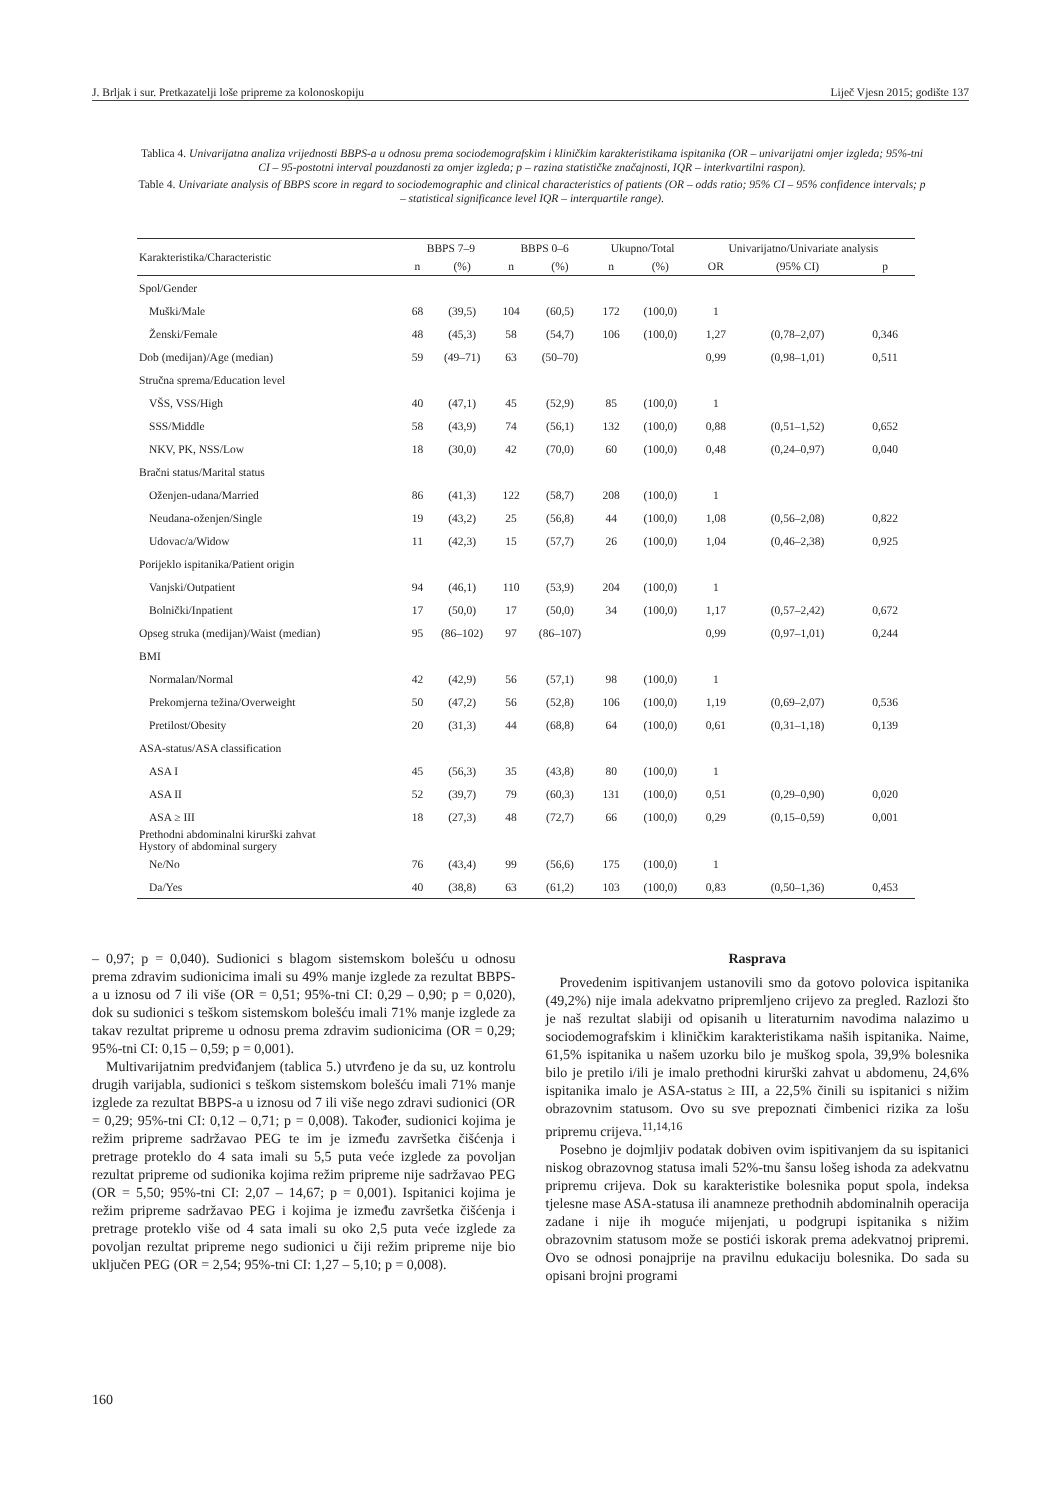J. Brljak i sur. Pretkazatelji loše pripreme za kolonoskopiju Liječ Vjesn 2015; godište 137
Tablica 4. Univarijatna analiza vrijednosti BBPS-a u odnosu prema sociodemografskim i kliničkim karakteristikama ispitanika (OR – univarijatni omjer izgleda; 95%-tni CI – 95-postotni interval pouzdanosti za omjer izgleda; p – razina statističke značajnosti, IQR – interkvartilni raspon).
Table 4. Univariate analysis of BBPS score in regard to sociodemographic and clinical characteristics of patients (OR – odds ratio; 95% CI – 95% confidence intervals; p – statistical significance level IQR – interquartile range).
| Karakteristika/Characteristic | BBPS 7–9 | | BBPS 0–6 | | Ukupno/Total | | Univarijatno/Univariate analysis | | |
| --- | --- | --- | --- | --- | --- | --- | --- | --- | --- |
| | n | (%) | n | (%) | n | (%) | OR | (95% CI) | p |
| Spol/Gender | | | | | | | | | |
| Muški/Male | 68 | (39,5) | 104 | (60,5) | 172 | (100,0) | 1 | | |
| Ženski/Female | 48 | (45,3) | 58 | (54,7) | 106 | (100,0) | 1,27 | (0,78–2,07) | 0,346 |
| Dob (medijan)/Age (median) | 59 | (49–71) | 63 | (50–70) | | | 0,99 | (0,98–1,01) | 0,511 |
| Stručna sprema/Education level | | | | | | | | | |
| VŠS, VSS/High | 40 | (47,1) | 45 | (52,9) | 85 | (100,0) | 1 | | |
| SSS/Middle | 58 | (43,9) | 74 | (56,1) | 132 | (100,0) | 0,88 | (0,51–1,52) | 0,652 |
| NKV, PK, NSS/Low | 18 | (30,0) | 42 | (70,0) | 60 | (100,0) | 0,48 | (0,24–0,97) | 0,040 |
| Bračni status/Marital status | | | | | | | | | |
| Oženjen-udana/Married | 86 | (41,3) | 122 | (58,7) | 208 | (100,0) | 1 | | |
| Neudana-oženjen/Single | 19 | (43,2) | 25 | (56,8) | 44 | (100,0) | 1,08 | (0,56–2,08) | 0,822 |
| Udovac/a/Widow | 11 | (42,3) | 15 | (57,7) | 26 | (100,0) | 1,04 | (0,46–2,38) | 0,925 |
| Porijeklo ispitanika/Patient origin | | | | | | | | | |
| Vanjski/Outpatient | 94 | (46,1) | 110 | (53,9) | 204 | (100,0) | 1 | | |
| Bolnički/Inpatient | 17 | (50,0) | 17 | (50,0) | 34 | (100,0) | 1,17 | (0,57–2,42) | 0,672 |
| Opseg struka (medijan)/Waist (median) | 95 | (86–102) | 97 | (86–107) | | | 0,99 | (0,97–1,01) | 0,244 |
| BMI | | | | | | | | | |
| Normalan/Normal | 42 | (42,9) | 56 | (57,1) | 98 | (100,0) | 1 | | |
| Prekomjerna težina/Overweight | 50 | (47,2) | 56 | (52,8) | 106 | (100,0) | 1,19 | (0,69–2,07) | 0,536 |
| Pretilost/Obesity | 20 | (31,3) | 44 | (68,8) | 64 | (100,0) | 0,61 | (0,31–1,18) | 0,139 |
| ASA-status/ASA classification | | | | | | | | | |
| ASA I | 45 | (56,3) | 35 | (43,8) | 80 | (100,0) | 1 | | |
| ASA II | 52 | (39,7) | 79 | (60,3) | 131 | (100,0) | 0,51 | (0,29–0,90) | 0,020 |
| ASA ≥ III | 18 | (27,3) | 48 | (72,7) | 66 | (100,0) | 0,29 | (0,15–0,59) | 0,001 |
| Prethodni abdominalni kirurški zahvat Hystory of abdominal surgery | | | | | | | | | |
| Ne/No | 76 | (43,4) | 99 | (56,6) | 175 | (100,0) | 1 | | |
| Da/Yes | 40 | (38,8) | 63 | (61,2) | 103 | (100,0) | 0,83 | (0,50–1,36) | 0,453 |
– 0,97; p = 0,040). Sudionici s blagom sistemskom bolešću u odnosu prema zdravim sudionicima imali su 49% manje izglede za rezultat BBPS-a u iznosu od 7 ili više (OR = 0,51; 95%-tni CI: 0,29 – 0,90; p = 0,020), dok su sudionici s teškom sistemskom bolešću imali 71% manje izglede za takav rezultat pripreme u odnosu prema zdravim sudionicima (OR = 0,29; 95%-tni CI: 0,15 – 0,59; p = 0,001).
Multivarijatnim predviđanjem (tablica 5.) utvrđeno je da su, uz kontrolu drugih varijabla, sudionici s teškom sistemskom bolešću imali 71% manje izglede za rezultat BBPS-a u iznosu od 7 ili više nego zdravi sudionici (OR = 0,29; 95%-tni CI: 0,12 – 0,71; p = 0,008). Također, sudionici kojima je režim pripreme sadržavao PEG te im je između završetka čišćenja i pretrage proteklo do 4 sata imali su 5,5 puta veće izglede za povoljan rezultat pripreme od sudionika kojima režim pripreme nije sadržavao PEG (OR = 5,50; 95%-tni CI: 2,07 – 14,67; p = 0,001). Ispitanici kojima je režim pripreme sadržavao PEG i kojima je između završetka čišćenja i pretrage proteklo više od 4 sata imali su oko 2,5 puta veće izglede za povoljan rezultat pripreme nego sudionici u čiji režim pripreme nije bio uključen PEG (OR = 2,54; 95%-tni CI: 1,27 – 5,10; p = 0,008).
Rasprava
Provedenim ispitivanjem ustanovili smo da gotovo polovica ispitanika (49,2%) nije imala adekvatno pripremljeno crijevo za pregled. Razlozi što je naš rezultat slabiji od opisanih u literaturnim navodima nalazimo u sociodemografskim i kliničkim karakteristikama naših ispitanika. Naime, 61,5% ispitanika u našem uzorku bilo je muškog spola, 39,9% bolesnika bilo je pretilo i/ili je imalo prethodni kirurški zahvat u abdomenu, 24,6% ispitanika imalo je ASA-status ≥ III, a 22,5% činili su ispitanici s nižim obrazovnim statusom. Ovo su sve prepoznati čimbenici rizika za lošu pripremu crijeva.<sup>11,14,16</sup>
Posebno je dojmljiv podatak dobiven ovim ispitivanjem da su ispitanici niskog obrazovnog statusa imali 52%-tnu šansu lošeg ishoda za adekvatnu pripremu crijeva. Dok su karakteristike bolesnika poput spola, indeksa tjelesne mase ASA-statusa ili anamneze prethodnih abdominalnih operacija zadane i nije ih moguće mijenjati, u podgrupi ispitanika s nižim obrazovnim statusom može se postići iskorak prema adekvatnoj pripremi. Ovo se odnosi ponajprije na pravilnu edukaciju bolesnika. Do sada su opisani brojni programi
160